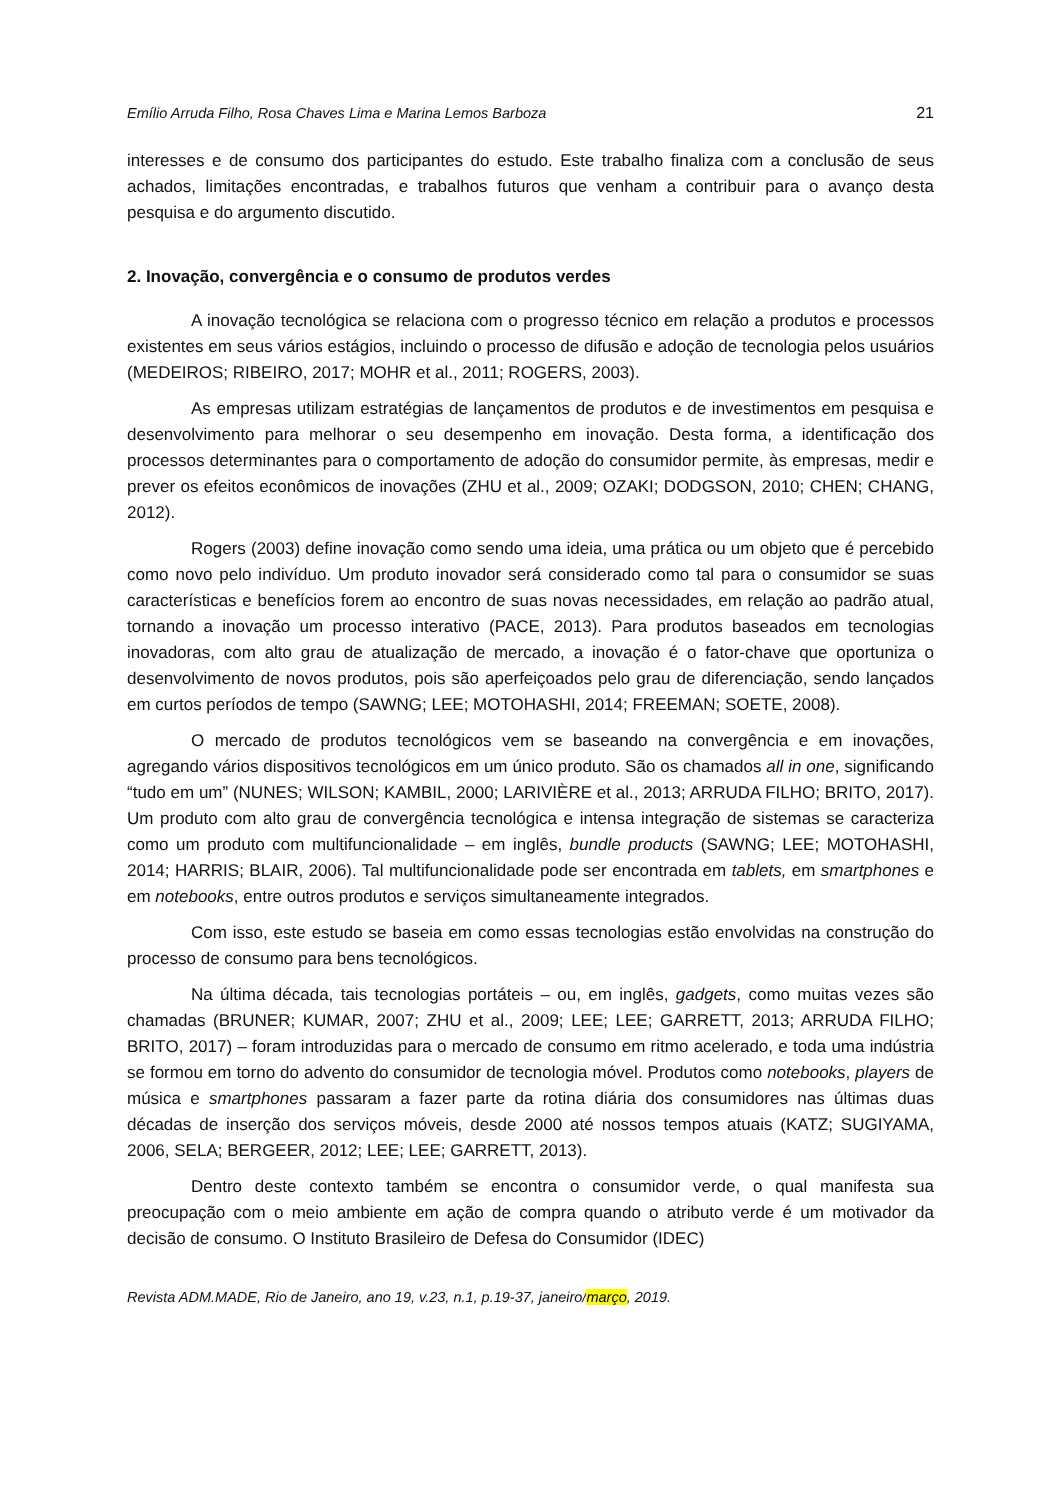Emílio Arruda Filho, Rosa Chaves Lima e Marina Lemos Barboza 21
interesses e de consumo dos participantes do estudo. Este trabalho finaliza com a conclusão de seus achados, limitações encontradas, e trabalhos futuros que venham a contribuir para o avanço desta pesquisa e do argumento discutido.
2. Inovação, convergência e o consumo de produtos verdes
A inovação tecnológica se relaciona com o progresso técnico em relação a produtos e processos existentes em seus vários estágios, incluindo o processo de difusão e adoção de tecnologia pelos usuários (MEDEIROS; RIBEIRO, 2017; MOHR et al., 2011; ROGERS, 2003).
As empresas utilizam estratégias de lançamentos de produtos e de investimentos em pesquisa e desenvolvimento para melhorar o seu desempenho em inovação. Desta forma, a identificação dos processos determinantes para o comportamento de adoção do consumidor permite, às empresas, medir e prever os efeitos econômicos de inovações (ZHU et al., 2009; OZAKI; DODGSON, 2010; CHEN; CHANG, 2012).
Rogers (2003) define inovação como sendo uma ideia, uma prática ou um objeto que é percebido como novo pelo indivíduo. Um produto inovador será considerado como tal para o consumidor se suas características e benefícios forem ao encontro de suas novas necessidades, em relação ao padrão atual, tornando a inovação um processo interativo (PACE, 2013). Para produtos baseados em tecnologias inovadoras, com alto grau de atualização de mercado, a inovação é o fator-chave que oportuniza o desenvolvimento de novos produtos, pois são aperfeiçoados pelo grau de diferenciação, sendo lançados em curtos períodos de tempo (SAWNG; LEE; MOTOHASHI, 2014; FREEMAN; SOETE, 2008).
O mercado de produtos tecnológicos vem se baseando na convergência e em inovações, agregando vários dispositivos tecnológicos em um único produto. São os chamados all in one, significando “tudo em um” (NUNES; WILSON; KAMBIL, 2000; LARIVIÈRE et al., 2013; ARRUDA FILHO; BRITO, 2017). Um produto com alto grau de convergência tecnológica e intensa integração de sistemas se caracteriza como um produto com multifuncionalidade – em inglês, bundle products (SAWNG; LEE; MOTOHASHI, 2014; HARRIS; BLAIR, 2006). Tal multifuncionalidade pode ser encontrada em tablets, em smartphones e em notebooks, entre outros produtos e serviços simultaneamente integrados.
Com isso, este estudo se baseia em como essas tecnologias estão envolvidas na construção do processo de consumo para bens tecnológicos.
Na última década, tais tecnologias portáteis – ou, em inglês, gadgets, como muitas vezes são chamadas (BRUNER; KUMAR, 2007; ZHU et al., 2009; LEE; LEE; GARRETT, 2013; ARRUDA FILHO; BRITO, 2017) – foram introduzidas para o mercado de consumo em ritmo acelerado, e toda uma indústria se formou em torno do advento do consumidor de tecnologia móvel. Produtos como notebooks, players de música e smartphones passaram a fazer parte da rotina diária dos consumidores nas últimas duas décadas de inserção dos serviços móveis, desde 2000 até nossos tempos atuais (KATZ; SUGIYAMA, 2006, SELA; BERGEER, 2012; LEE; LEE; GARRETT, 2013).
Dentro deste contexto também se encontra o consumidor verde, o qual manifesta sua preocupação com o meio ambiente em ação de compra quando o atributo verde é um motivador da decisão de consumo. O Instituto Brasileiro de Defesa do Consumidor (IDEC)
Revista ADM.MADE, Rio de Janeiro, ano 19, v.23, n.1, p.19-37, janeiro/março, 2019.